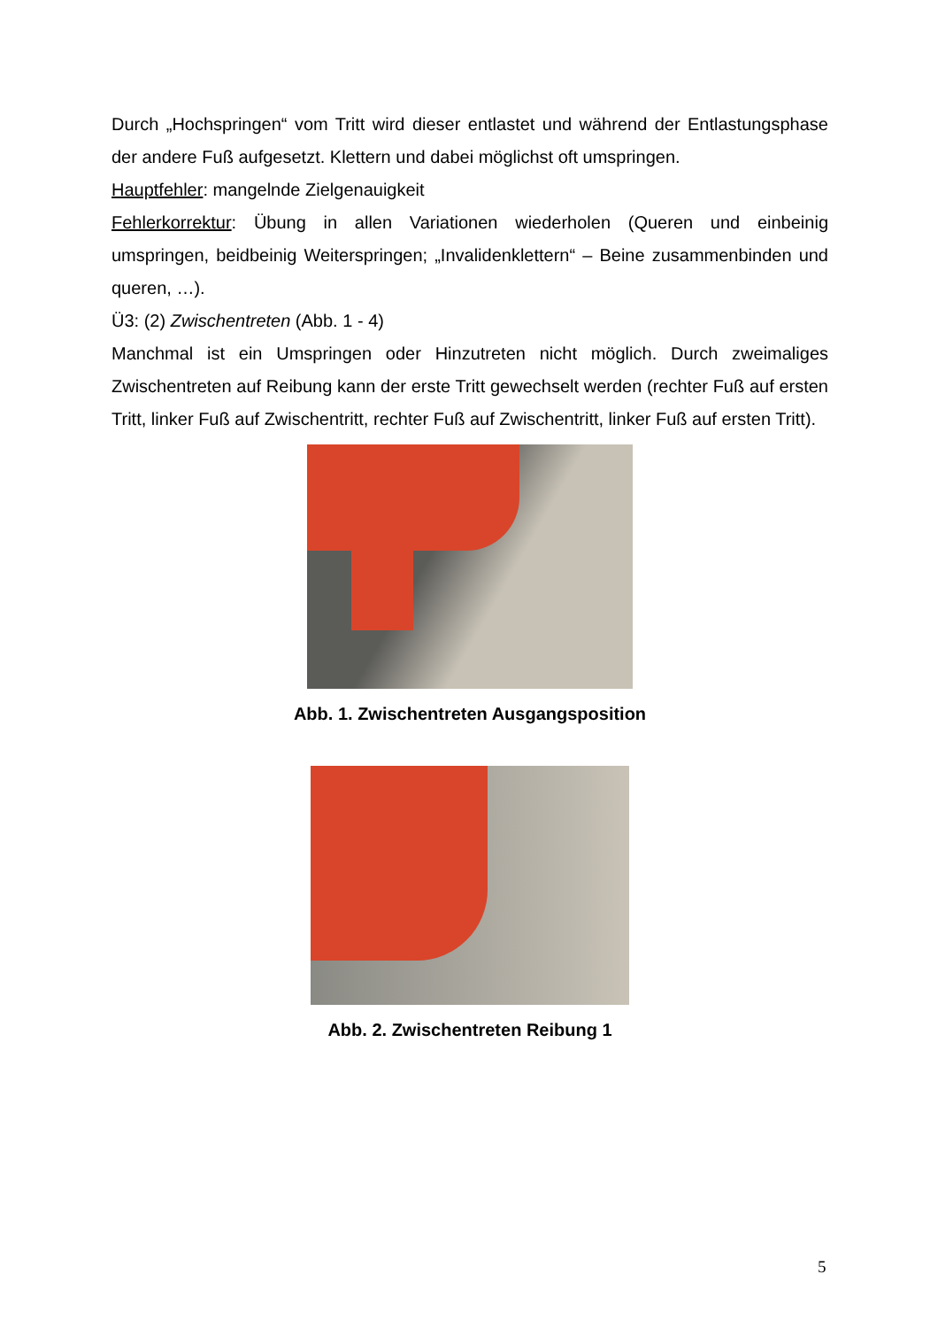Durch „Hochspringen“ vom Tritt wird dieser entlastet und während der Entlastungsphase der andere Fuß aufgesetzt. Klettern und dabei möglichst oft umspringen.
Hauptfehler: mangelnde Zielgenauigkeit
Fehlerkorrektur: Übung in allen Variationen wiederholen (Queren und einbeinig umspringen, beidbeinig Weiterspringen; „Invalidenklettern“ – Beine zusammenbinden und queren, …).
Ü3: (2) Zwischentreten (Abb. 1 - 4)
Manchmal ist ein Umspringen oder Hinzutreten nicht möglich. Durch zweimaliges Zwischentreten auf Reibung kann der erste Tritt gewechselt werden (rechter Fuß auf ersten Tritt, linker Fuß auf Zwischentritt, rechter Fuß auf Zwischentritt, linker Fuß auf ersten Tritt).
Abb. 1. Zwischentreten Ausgangsposition
Abb. 2. Zwischentreten Reibung 1
5